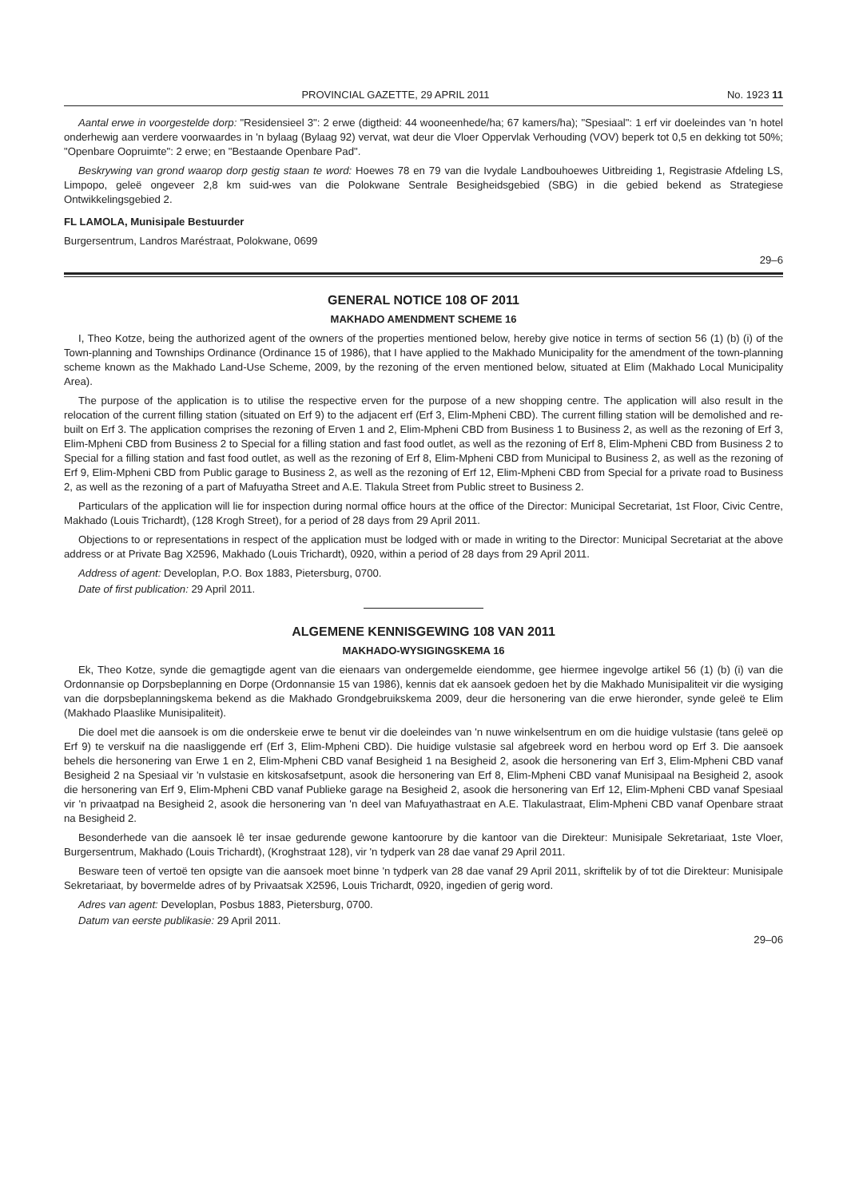PROVINCIAL GAZETTE, 29 APRIL 2011 No. 1923 11
Aantal erwe in voorgestelde dorp: "Residensieel 3": 2 erwe (digtheid: 44 wooneenhede/ha; 67 kamers/ha); "Spesiaal": 1 erf vir doeleindes van 'n hotel onderhewig aan verdere voorwaardes in 'n bylaag (Bylaag 92) vervat, wat deur die Vloer Oppervlak Verhouding (VOV) beperk tot 0,5 en dekking tot 50%; "Openbare Oopruimte": 2 erwe; en "Bestaande Openbare Pad".
Beskrywing van grond waarop dorp gestig staan te word: Hoewes 78 en 79 van die Ivydale Landbouhoewes Uitbreiding 1, Registrasie Afdeling LS, Limpopo, geleë ongeveer 2,8 km suid-wes van die Polokwane Sentrale Besigheidsgebied (SBG) in die gebied bekend as Strategiese Ontwikkelingsgebied 2.
FL LAMOLA, Munisipale Bestuurder
Burgersentrum, Landros Maréstraat, Polokwane, 0699
29–6
GENERAL NOTICE 108 OF 2011
MAKHADO AMENDMENT SCHEME 16
I, Theo Kotze, being the authorized agent of the owners of the properties mentioned below, hereby give notice in terms of section 56 (1) (b) (i) of the Town-planning and Townships Ordinance (Ordinance 15 of 1986), that I have applied to the Makhado Municipality for the amendment of the town-planning scheme known as the Makhado Land-Use Scheme, 2009, by the rezoning of the erven mentioned below, situated at Elim (Makhado Local Municipality Area).
The purpose of the application is to utilise the respective erven for the purpose of a new shopping centre. The application will also result in the relocation of the current filling station (situated on Erf 9) to the adjacent erf (Erf 3, Elim-Mpheni CBD). The current filling station will be demolished and re-built on Erf 3. The application comprises the rezoning of Erven 1 and 2, Elim-Mpheni CBD from Business 1 to Business 2, as well as the rezoning of Erf 3, Elim-Mpheni CBD from Business 2 to Special for a filling station and fast food outlet, as well as the rezoning of Erf 8, Elim-Mpheni CBD from Business 2 to Special for a filling station and fast food outlet, as well as the rezoning of Erf 8, Elim-Mpheni CBD from Municipal to Business 2, as well as the rezoning of Erf 9, Elim-Mpheni CBD from Public garage to Business 2, as well as the rezoning of Erf 12, Elim-Mpheni CBD from Special for a private road to Business 2, as well as the rezoning of a part of Mafuyatha Street and A.E. Tlakula Street from Public street to Business 2.
Particulars of the application will lie for inspection during normal office hours at the office of the Director: Municipal Secretariat, 1st Floor, Civic Centre, Makhado (Louis Trichardt), (128 Krogh Street), for a period of 28 days from 29 April 2011.
Objections to or representations in respect of the application must be lodged with or made in writing to the Director: Municipal Secretariat at the above address or at Private Bag X2596, Makhado (Louis Trichardt), 0920, within a period of 28 days from 29 April 2011.
Address of agent: Developlan, P.O. Box 1883, Pietersburg, 0700.
Date of first publication: 29 April 2011.
ALGEMENE KENNISGEWING 108 VAN 2011
MAKHADO-WYSIGINGSKEMA 16
Ek, Theo Kotze, synde die gemagtigde agent van die eienaars van ondergemelde eiendomme, gee hiermee ingevolge artikel 56 (1) (b) (i) van die Ordonnansie op Dorpsbeplanning en Dorpe (Ordonnansie 15 van 1986), kennis dat ek aansoek gedoen het by die Makhado Munisipaliteit vir die wysiging van die dorpsbeplanningskema bekend as die Makhado Grondgebruikskema 2009, deur die hersonering van die erwe hieronder, synde geleë te Elim (Makhado Plaaslike Munisipaliteit).
Die doel met die aansoek is om die onderskeie erwe te benut vir die doeleindes van 'n nuwe winkelsentrum en om die huidige vulstasie (tans geleë op Erf 9) te verskuif na die naasliggende erf (Erf 3, Elim-Mpheni CBD). Die huidige vulstasie sal afgebreek word en herbou word op Erf 3. Die aansoek behels die hersonering van Erwe 1 en 2, Elim-Mpheni CBD vanaf Besigheid 1 na Besigheid 2, asook die hersonering van Erf 3, Elim-Mpheni CBD vanaf Besigheid 2 na Spesiaal vir 'n vulstasie en kitskosafsetpunt, asook die hersonering van Erf 8, Elim-Mpheni CBD vanaf Munisipaal na Besigheid 2, asook die hersonering van Erf 9, Elim-Mpheni CBD vanaf Publieke garage na Besigheid 2, asook die hersonering van Erf 12, Elim-Mpheni CBD vanaf Spesiaal vir 'n privaatpad na Besigheid 2, asook die hersonering van 'n deel van Mafuyathastraat en A.E. Tlakulastraat, Elim-Mpheni CBD vanaf Openbare straat na Besigheid 2.
Besonderhede van die aansoek lê ter insae gedurende gewone kantoorure by die kantoor van die Direkteur: Munisipale Sekretariaat, 1ste Vloer, Burgersentrum, Makhado (Louis Trichardt), (Kroghstraat 128), vir 'n tydperk van 28 dae vanaf 29 April 2011.
Besware teen of vertoë ten opsigte van die aansoek moet binne 'n tydperk van 28 dae vanaf 29 April 2011, skriftelik by of tot die Direkteur: Munisipale Sekretariaat, by bovermelde adres of by Privaatsak X2596, Louis Trichardt, 0920, ingedien of gerig word.
Adres van agent: Developlan, Posbus 1883, Pietersburg, 0700.
Datum van eerste publikasie: 29 April 2011.
29–06